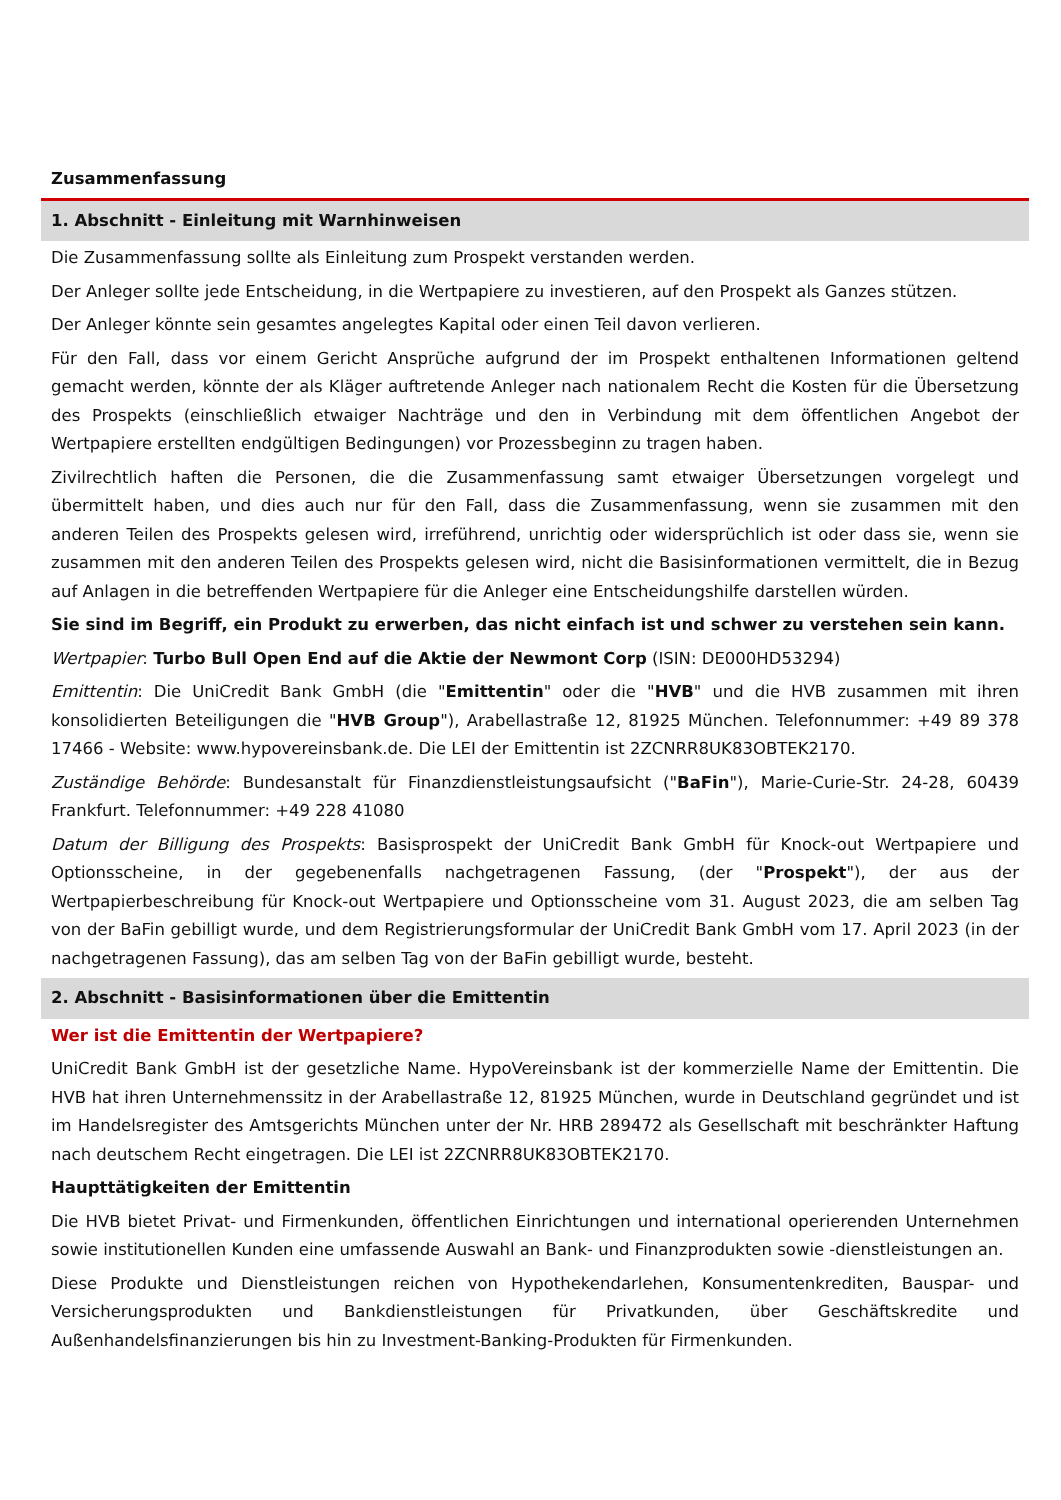Zusammenfassung
1. Abschnitt - Einleitung mit Warnhinweisen
Die Zusammenfassung sollte als Einleitung zum Prospekt verstanden werden.
Der Anleger sollte jede Entscheidung, in die Wertpapiere zu investieren, auf den Prospekt als Ganzes stützen.
Der Anleger könnte sein gesamtes angelegtes Kapital oder einen Teil davon verlieren.
Für den Fall, dass vor einem Gericht Ansprüche aufgrund der im Prospekt enthaltenen Informationen geltend gemacht werden, könnte der als Kläger auftretende Anleger nach nationalem Recht die Kosten für die Übersetzung des Prospekts (einschließlich etwaiger Nachträge und den in Verbindung mit dem öffentlichen Angebot der Wertpapiere erstellten endgültigen Bedingungen) vor Prozessbeginn zu tragen haben.
Zivilrechtlich haften die Personen, die die Zusammenfassung samt etwaiger Übersetzungen vorgelegt und übermittelt haben, und dies auch nur für den Fall, dass die Zusammenfassung, wenn sie zusammen mit den anderen Teilen des Prospekts gelesen wird, irreführend, unrichtig oder widersprüchlich ist oder dass sie, wenn sie zusammen mit den anderen Teilen des Prospekts gelesen wird, nicht die Basisinformationen vermittelt, die in Bezug auf Anlagen in die betreffenden Wertpapiere für die Anleger eine Entscheidungshilfe darstellen würden.
Sie sind im Begriff, ein Produkt zu erwerben, das nicht einfach ist und schwer zu verstehen sein kann.
Wertpapier: Turbo Bull Open End auf die Aktie der Newmont Corp (ISIN: DE000HD53294)
Emittentin: Die UniCredit Bank GmbH (die "Emittentin" oder die "HVB" und die HVB zusammen mit ihren konsolidierten Beteiligungen die "HVB Group"), Arabellastraße 12, 81925 München. Telefonnummer: +49 89 378 17466 - Website: www.hypovereinsbank.de. Die LEI der Emittentin ist 2ZCNRR8UK83OBTEK2170.
Zuständige Behörde: Bundesanstalt für Finanzdienstleistungsaufsicht ("BaFin"), Marie-Curie-Str. 24-28, 60439 Frankfurt. Telefonnummer: +49 228 41080
Datum der Billigung des Prospekts: Basisprospekt der UniCredit Bank GmbH für Knock-out Wertpapiere und Optionsscheine, in der gegebenenfalls nachgetragenen Fassung, (der "Prospekt"), der aus der Wertpapierbeschreibung für Knock-out Wertpapiere und Optionsscheine vom 31. August 2023, die am selben Tag von der BaFin gebilligt wurde, und dem Registrierungsformular der UniCredit Bank GmbH vom 17. April 2023 (in der nachgetragenen Fassung), das am selben Tag von der BaFin gebilligt wurde, besteht.
2. Abschnitt - Basisinformationen über die Emittentin
Wer ist die Emittentin der Wertpapiere?
UniCredit Bank GmbH ist der gesetzliche Name. HypoVereinsbank ist der kommerzielle Name der Emittentin. Die HVB hat ihren Unternehmenssitz in der Arabellastraße 12, 81925 München, wurde in Deutschland gegründet und ist im Handelsregister des Amtsgerichts München unter der Nr. HRB 289472 als Gesellschaft mit beschränkter Haftung nach deutschem Recht eingetragen. Die LEI ist 2ZCNRR8UK83OBTEK2170.
Haupttätigkeiten der Emittentin
Die HVB bietet Privat- und Firmenkunden, öffentlichen Einrichtungen und international operierenden Unternehmen sowie institutionellen Kunden eine umfassende Auswahl an Bank- und Finanzprodukten sowie -dienstleistungen an.
Diese Produkte und Dienstleistungen reichen von Hypothekendarlehen, Konsumentenkrediten, Bauspar- und Versicherungsprodukten und Bankdienstleistungen für Privatkunden, über Geschäftskredite und Außenhandelsfinanzierungen bis hin zu Investment-Banking-Produkten für Firmenkunden.